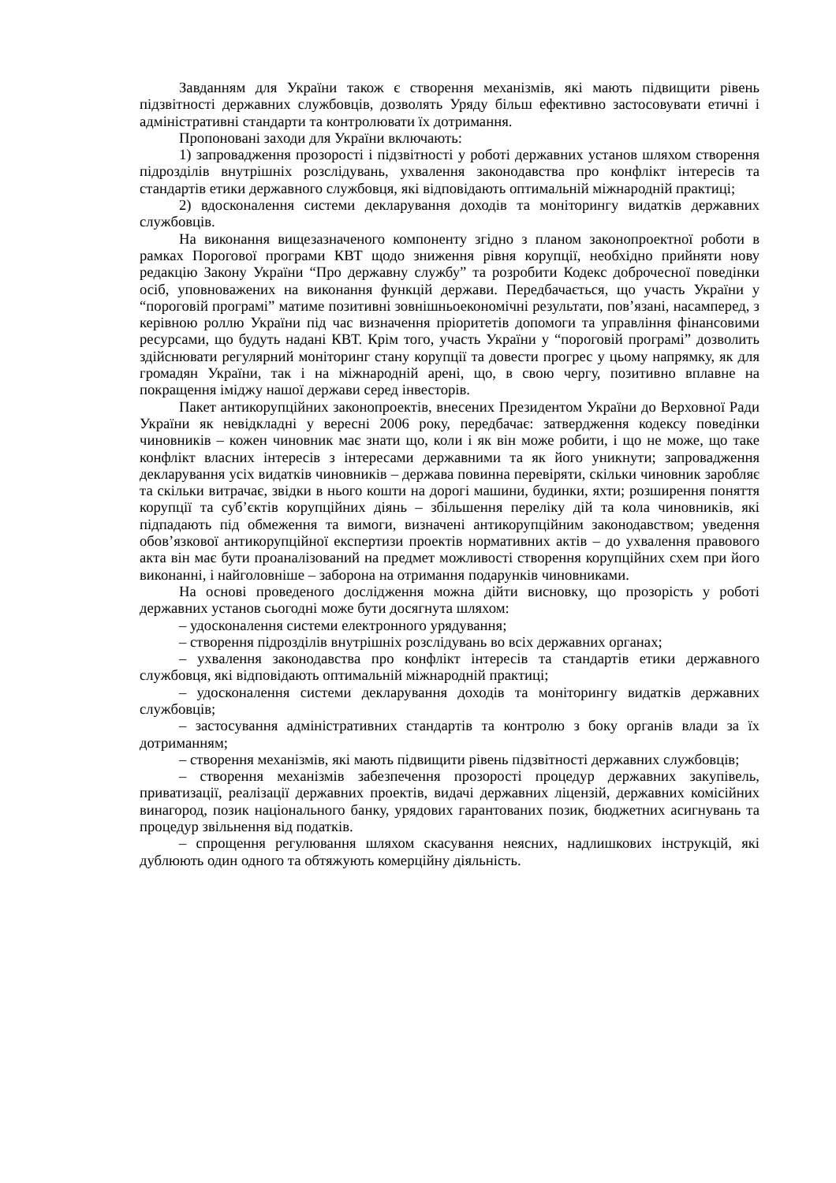Завданням для України також є створення механізмів, які мають підвищити рівень підзвітності державних службовців, дозволять Уряду більш ефективно застосовувати етичні і адміністративні стандарти та контролювати їх дотримання.
Пропоновані заходи для України включають:
1) запровадження прозорості і підзвітності у роботі державних установ шляхом створення підрозділів внутрішніх розслідувань, ухвалення законодавства про конфлікт інтересів та стандартів етики державного службовця, які відповідають оптимальній міжнародній практиці;
2) вдосконалення системи декларування доходів та моніторингу видатків державних службовців.
На виконання вищезазначеного компоненту згідно з планом законопроектної роботи в рамках Порогової програми КВТ щодо зниження рівня корупції, необхідно прийняти нову редакцію Закону України “Про державну службу” та розробити Кодекс доброчесної поведінки осіб, уповноважених на виконання функцій держави. Передбачається, що участь України у “пороговій програмі” матиме позитивні зовнішньоекономічні результати, пов’язані, насамперед, з керівною роллю України під час визначення пріоритетів допомоги та управління фінансовими ресурсами, що будуть надані КВТ. Крім того, участь України у “пороговій програмі” дозволить здійснювати регулярний моніторинг стану корупції та довести прогрес у цьому напрямку, як для громадян України, так і на міжнародній арені, що, в свою чергу, позитивно вплавне на покращення іміджу нашої держави серед інвесторів.
Пакет антикорупційних законопроектів, внесених Президентом України до Верховної Ради України як невідкладні у вересні 2006 року, передбачає: затвердження кодексу поведінки чиновників – кожен чиновник має знати що, коли і як він може робити, і що не може, що таке конфлікт власних інтересів з інтересами державними та як його уникнути; запровадження декларування усіх видатків чиновників – держава повинна перевіряти, скільки чиновник заробляє та скільки витрачає, звідки в нього кошти на дорогі машини, будинки, яхти; розширення поняття корупції та суб’єктів корупційних діянь – збільшення переліку дій та кола чиновників, які підпадають під обмеження та вимоги, визначені антикорупційним законодавством; уведення обов’язкової антикорупційної експертизи проектів нормативних актів – до ухвалення правового акта він має бути проаналізований на предмет можливості створення корупційних схем при його виконанні, і найголовніше – заборона на отримання подарунків чиновниками.
На основі проведеного дослідження можна дійти висновку, що прозорість у роботі державних установ сьогодні може бути досягнута шляхом:
– удосконалення системи електронного урядування;
– створення підрозділів внутрішніх розслідувань во всіх державних органах;
– ухвалення законодавства про конфлікт інтересів та стандартів етики державного службовця, які відповідають оптимальній міжнародній практиці;
– удосконалення системи декларування доходів та моніторингу видатків державних службовців;
– застосування адміністративних стандартів та контролю з боку органів влади за їх дотриманням;
– створення механізмів, які мають підвищити рівень підзвітності державних службовців;
– створення механізмів забезпечення прозорості процедур державних закупівель, приватизації, реалізації державних проектів, видачі державних ліцензій, державних комісійних винагород, позик національного банку, урядових гарантованих позик, бюджетних асигнувань та процедур звільнення від податків.
– спрощення регулювання шляхом скасування неясних, надлишкових інструкцій, які дублюють один одного та обтяжують комерційну діяльність.